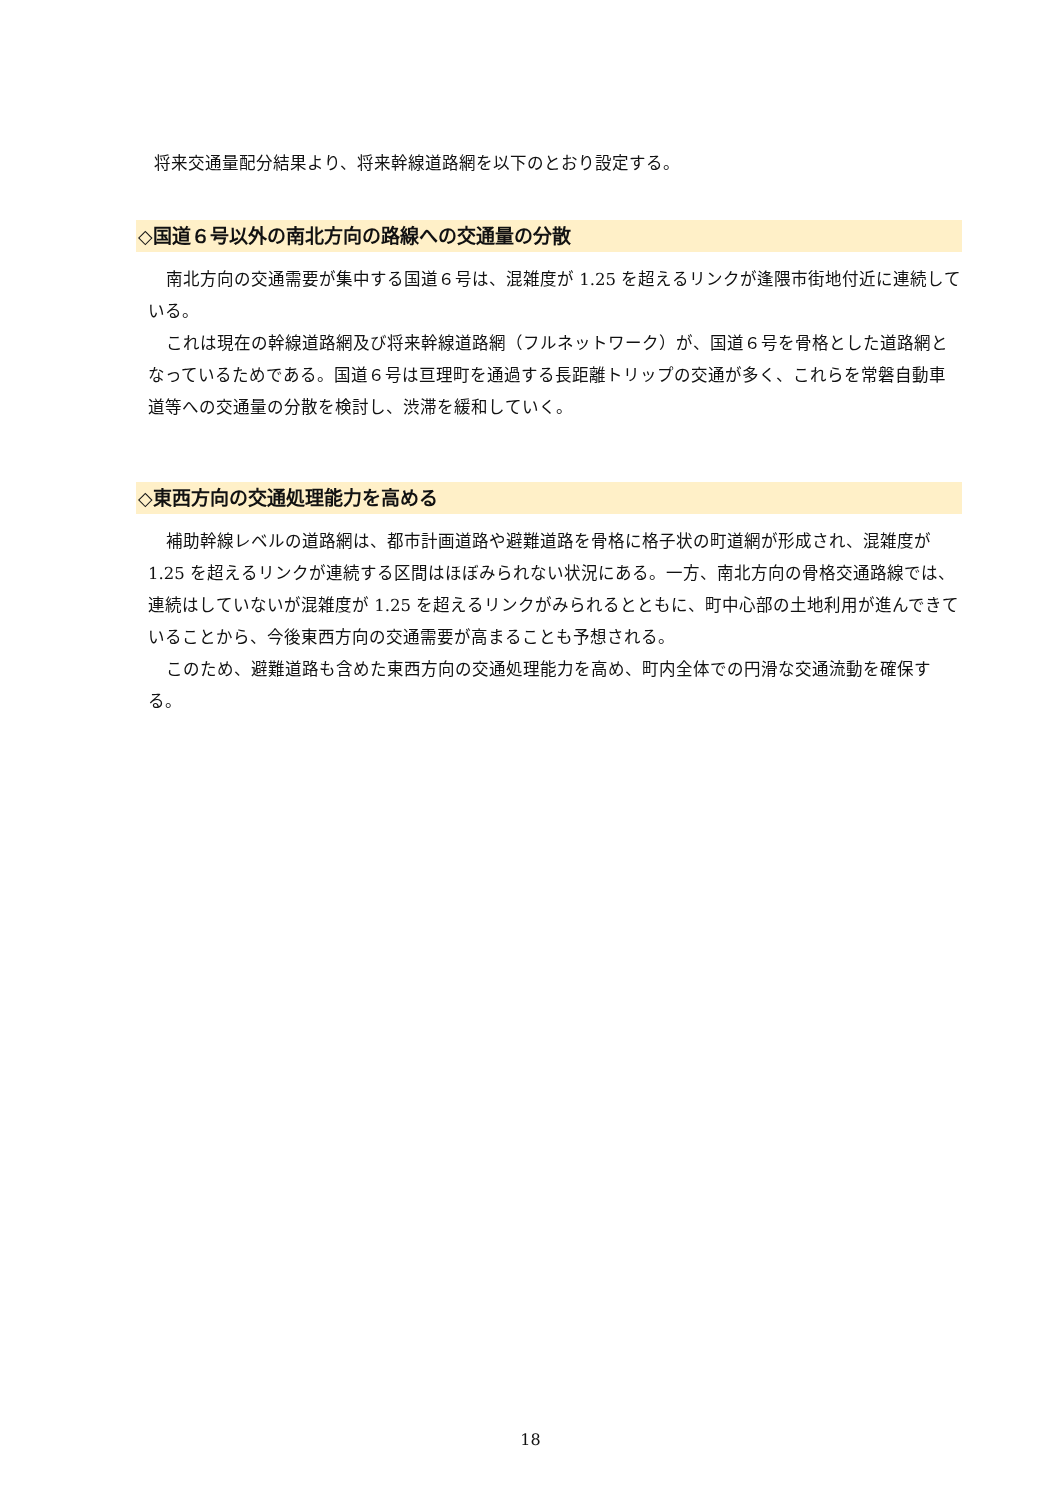将来交通量配分結果より、将来幹線道路網を以下のとおり設定する。
◇国道６号以外の南北方向の路線への交通量の分散
南北方向の交通需要が集中する国道６号は、混雑度が 1.25 を超えるリンクが逢隈市街地付近に連続している。
これは現在の幹線道路網及び将来幹線道路網（フルネットワーク）が、国道６号を骨格とした道路網となっているためである。国道６号は亘理町を通過する長距離トリップの交通が多く、これらを常磐自動車道等への交通量の分散を検討し、渋滞を緩和していく。
◇東西方向の交通処理能力を高める
補助幹線レベルの道路網は、都市計画道路や避難道路を骨格に格子状の町道網が形成され、混雑度が 1.25 を超えるリンクが連続する区間はほぼみられない状況にある。一方、南北方向の骨格交通路線では、連続はしていないが混雑度が 1.25 を超えるリンクがみられるとともに、町中心部の土地利用が進んできていることから、今後東西方向の交通需要が高まることも予想される。
このため、避難道路も含めた東西方向の交通処理能力を高め、町内全体での円滑な交通流動を確保する。
18